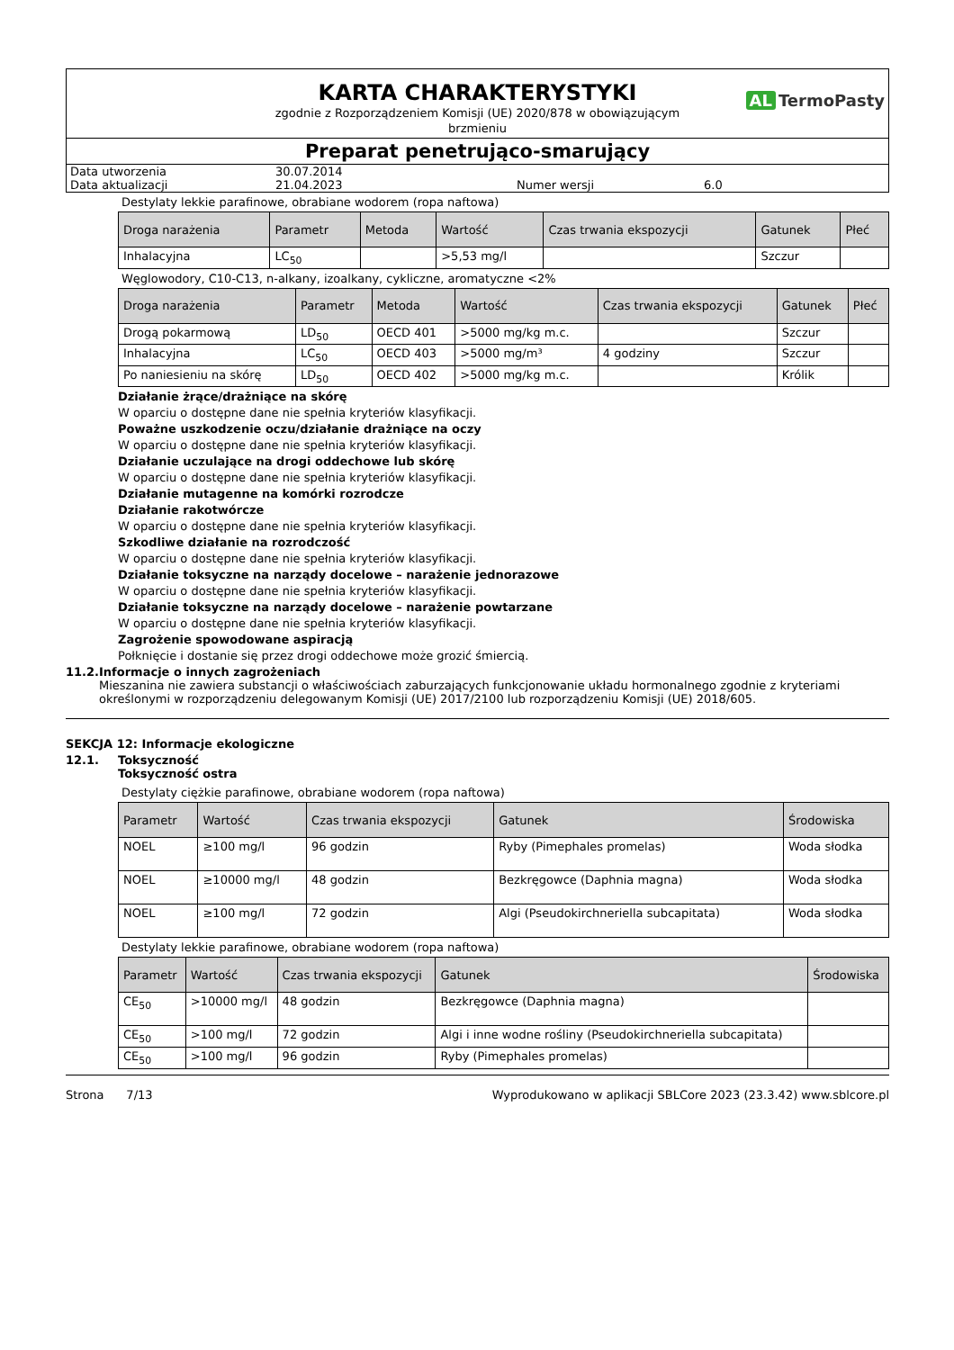KARTA CHARAKTERYSTYKI
AL TermoPasty
zgodnie z Rozporządzeniem Komisji (UE) 2020/878 w obowiązującym
brzmieniu
Preparat penetrująco-smarujący
| Data utworzenia | 30.07.2014 | | |
| Data aktualizacji | 21.04.2023 | Numer wersji | 6.0 |
Destylaty lekkie parafinowe, obrabiane wodorem (ropa naftowa)
| Droga narażenia | Parametr | Metoda | Wartość | Czas trwania ekspozycji | Gatunek | Płeć |
| --- | --- | --- | --- | --- | --- | --- |
| Inhalacyjna | LC<sub>50</sub> | | >5,53 mg/l | | Szczur | |
Węglowodory, C10-C13, n-alkany, izoalkany, cykliczne, aromatyczne <2%
| Droga narażenia | Parametr | Metoda | Wartość | Czas trwania ekspozycji | Gatunek | Płeć |
| --- | --- | --- | --- | --- | --- | --- |
| Drogą pokarmową | LD<sub>50</sub> | OECD 401 | >5000 mg/kg m.c. | | Szczur | |
| Inhalacyjna | LC<sub>50</sub> | OECD 403 | >5000 mg/m³ | 4 godziny | Szczur | |
| Po naniesieniu na skórę | LD<sub>50</sub> | OECD 402 | >5000 mg/kg m.c. | | Królik | |
Działanie żrące/drażniące na skórę
W oparciu o dostępne dane nie spełnia kryteriów klasyfikacji.
Poważne uszkodzenie oczu/działanie drażniące na oczy
W oparciu o dostępne dane nie spełnia kryteriów klasyfikacji.
Działanie uczulające na drogi oddechowe lub skórę
W oparciu o dostępne dane nie spełnia kryteriów klasyfikacji.
Działanie mutagenne na komórki rozrodcze
Działanie rakotwórcze
W oparciu o dostępne dane nie spełnia kryteriów klasyfikacji.
Szkodliwe działanie na rozrodczość
W oparciu o dostępne dane nie spełnia kryteriów klasyfikacji.
Działanie toksyczne na narządy docelowe – narażenie jednorazowe
W oparciu o dostępne dane nie spełnia kryteriów klasyfikacji.
Działanie toksyczne na narządy docelowe – narażenie powtarzane
W oparciu o dostępne dane nie spełnia kryteriów klasyfikacji.
Zagrożenie spowodowane aspiracją
Połknięcie i dostanie się przez drogi oddechowe może grozić śmiercią.
11.2. Informacje o innych zagrożeniach
Mieszanina nie zawiera substancji o właściwościach zaburzających funkcjonowanie układu hormonalnego zgodnie z kryteriami określonymi w rozporządzeniu delegowanym Komisji (UE) 2017/2100 lub rozporządzeniu Komisji (UE) 2018/605.
SEKCJA 12: Informacje ekologiczne
12.1. Toksyczność
Toksyczność ostra
Destylaty ciężkie parafinowe, obrabiane wodorem (ropa naftowa)
| Parametr | Wartość | Czas trwania ekspozycji | Gatunek | Środowiska |
| --- | --- | --- | --- | --- |
| NOEL | ≥100 mg/l | 96 godzin | Ryby (Pimephales promelas) | Woda słodka |
| NOEL | ≥10000 mg/l | 48 godzin | Bezkręgowce (Daphnia magna) | Woda słodka |
| NOEL | ≥100 mg/l | 72 godzin | Algi (Pseudokirchneriella subcapitata) | Woda słodka |
Destylaty lekkie parafinowe, obrabiane wodorem (ropa naftowa)
| Parametr | Wartość | Czas trwania ekspozycji | Gatunek | Środowiska |
| --- | --- | --- | --- | --- |
| CE<sub>50</sub> | >10000 mg/l | 48 godzin | Bezkręgowce (Daphnia magna) | |
| CE<sub>50</sub> | >100 mg/l | 72 godzin | Algi i inne wodne rośliny (Pseudokirchneriella subcapitata) | |
| CE<sub>50</sub> | >100 mg/l | 96 godzin | Ryby (Pimephales promelas) | |
Strona 7/13 Wyprodukowano w aplikacji SBLCore 2023 (23.3.42) www.sblcore.pl